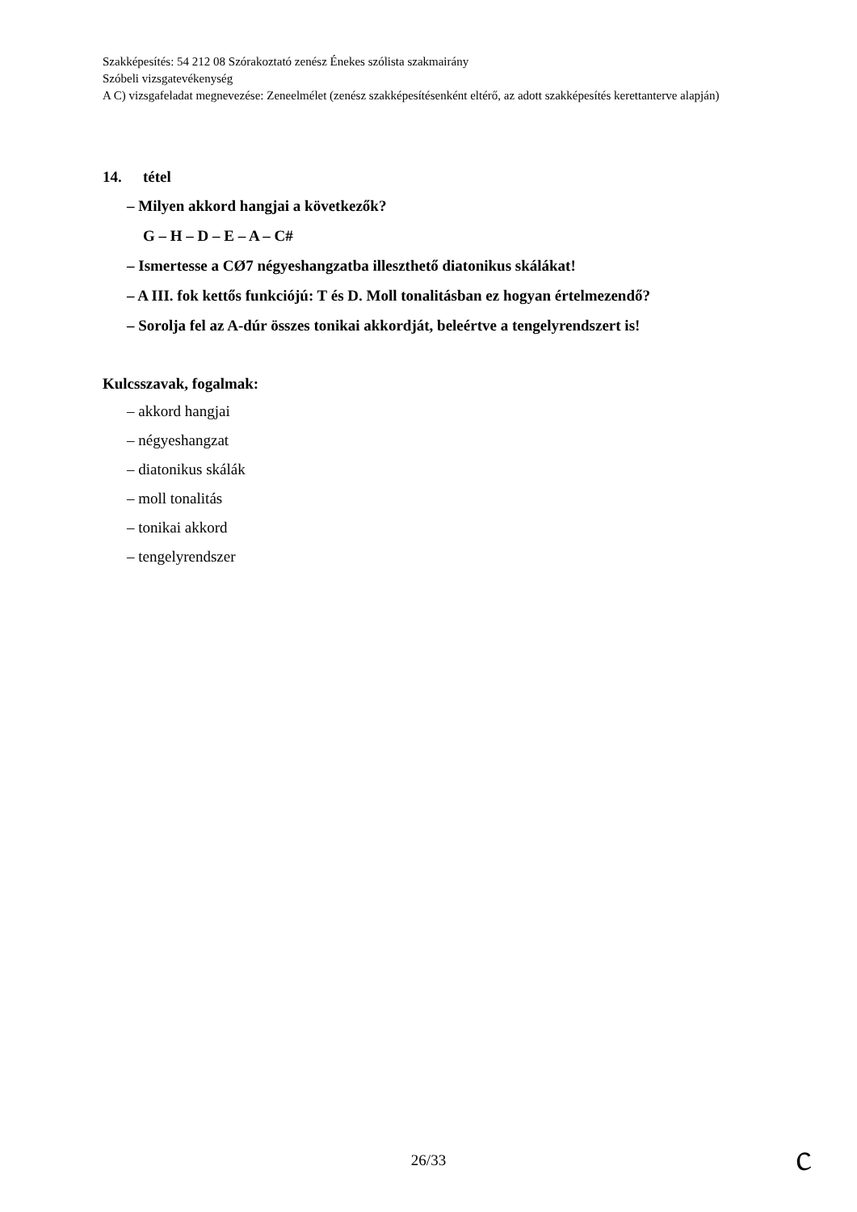Szakképesítés: 54 212 08 Szórakoztató zenész Énekes szólista szakmairány
Szóbeli vizsgatevékenység
A C) vizsgafeladat megnevezése: Zeneelmélet (zenész szakképesítésenként eltérő, az adott szakképesítés kerettanterve alapján)
14. tétel
– Milyen akkord hangjai a következők?
G – H – D – E – A – C#
– Ismertesse a CØ7 négyeshangzatba illeszthető diatonikus skálákat!
– A III. fok kettős funkciójú: T és D. Moll tonalitásban ez hogyan értelmezendő?
– Sorolja fel az A-dúr összes tonikai akkordját, beleértve a tengelyrendszert is!
Kulcsszavak, fogalmak:
– akkord hangjai
– négyeshangzat
– diatonikus skálák
– moll tonalitás
– tonikai akkord
– tengelyrendszer
26/33 ᥴ